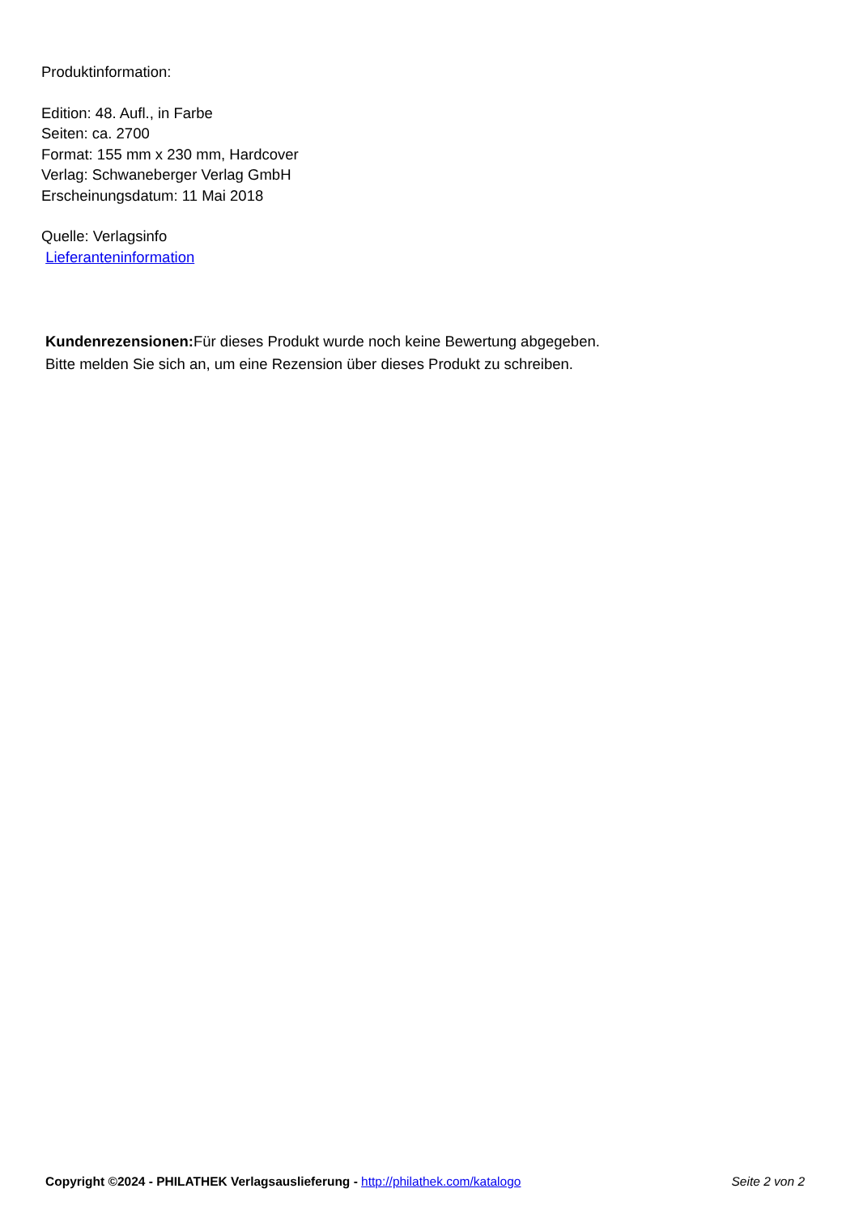Produktinformation:
Edition: 48. Aufl., in Farbe
Seiten: ca. 2700
Format: 155 mm x 230 mm, Hardcover
Verlag: Schwaneberger Verlag GmbH
Erscheinungsdatum: 11 Mai 2018
Quelle: Verlagsinfo
Lieferanteninformation
Kundenrezensionen: Für dieses Produkt wurde noch keine Bewertung abgegeben.
Bitte melden Sie sich an, um eine Rezension über dieses Produkt zu schreiben.
Copyright ©2024 - PHILATHEK Verlagsauslieferung - http://philathek.com/katalogo Seite 2 von 2